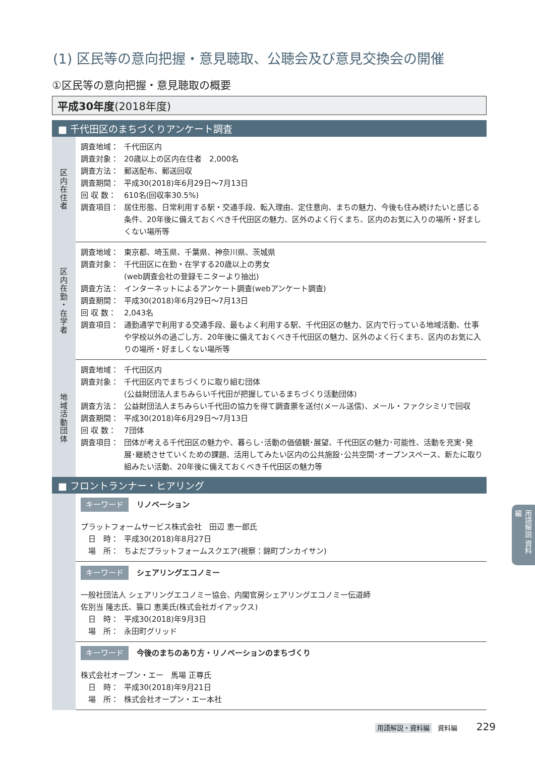(1) 区民等の意向把握・意見聴取、公聴会及び意見交換会の開催
①区民等の意向把握・意見聴取の概要
平成30年度(2018年度)
■ 千代田区のまちづくりアンケート調査
| 区 内 在 住 者 | 調査地域： 千代田区内 調査対象： 20歳以上の区内在住者 2,000名 調査方法： 郵送配布、郵送回収 調査期間： 平成30(2018)年6月29日～7月13日 回 収 数： 610名(回収率30.5%) 調査項目： 居住形態、日常利用する駅・交通手段、転入理由、定住意向、まちの魅力、今後も住み続けたいと感じる条件、20年後に備えておくべき千代田区の魅力、区外のよく行くまち、区内のお気に入りの場所・好ましくない場所等 |
| 区 内 在 勤 ・ 在 学 者 | 調査地域： 東京都、埼玉県、千葉県、神奈川県、茨城県 調査対象： 千代田区に在勤・在学する20歳以上の男女 (web調査会社の登録モニターより抽出) 調査方法： インターネットによるアンケート調査(webアンケート調査) 調査期間： 平成30(2018)年6月29日～7月13日 回 収 数： 2,043名 調査項目： 通勤通学で利用する交通手段、最もよく利用する駅、千代田区の魅力、区内で行っている地域活動、仕事や学校以外の過ごし方、20年後に備えておくべき千代田区の魅力、区外のよく行くまち、区内のお気に入りの場所・好ましくない場所等 |
| 地 域 活 動 団 体 | 調査地域： 千代田区内 調査対象： 千代田区内でまちづくりに取り組む団体 (公益財団法人まちみらい千代田が把握しているまちづくり活動団体) 調査方法： 公益財団法人まちみらい千代田の協力を得て調査票を送付(メール送信)、メール・ファクシミリで回収 調査期間： 平成30(2018)年6月29日～7月13日 回 収 数： 7団体 調査項目： 団体が考える千代田区の魅力や、暮らし･活動の価値観･展望、千代田区の魅力･可能性、活動を充実･発展･継続させていくための課題、活用してみたい区内の公共施設･公共空間･オープンスペース、新たに取り組みたい活動、20年後に備えておくべき千代田区の魅力等 |
■ フロントランナー・ヒアリング
| | キーワード リノベーション プラットフォームサービス株式会社 田辺 恵一郎氏 日 時： 平成30(2018)年8月27日 場 所： ちよだプラットフォームスクエア(視察：錦町ブンカイサン) |
| | キーワード シェアリングエコノミー 一般社団法人 シェアリングエコノミー協会、内閣官房シェアリングエコノミー伝道師 佐別当 隆志氏、簑口 恵美氏(株式会社ガイアックス) 日 時： 平成30(2018)年9月3日 場 所： 永田町グリッド |
| | キーワード 今後のまちのあり方・リノベーションのまちづくり 株式会社オープン・エー 馬場 正尊氏 日 時： 平成30(2018)年9月21日 場 所： 株式会社オープン・エー本社 |
用語解説 資料編
用語解説・資料編 資料編 229